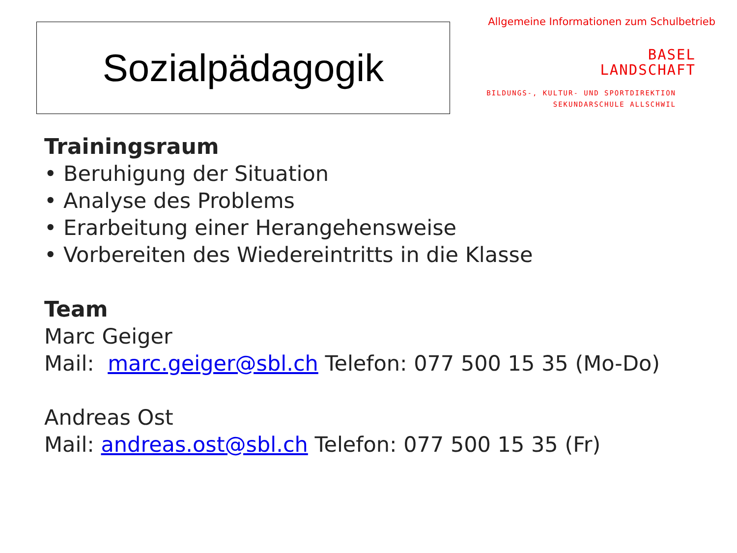Sozialpädagogik
Allgemeine Informationen zum Schulbetrieb
BASEL
LANDSCHAFT
BILDUNGS-, KULTUR- UND SPORTDIREKTION
SEKUNDARSCHULE ALLSCHWIL
Trainingsraum
• Beruhigung der Situation
• Analyse des Problems
• Erarbeitung einer Herangehensweise
• Vorbereiten des Wiedereintritts in die Klasse
Team
Marc Geiger
Mail: marc.geiger@sbl.ch Telefon: 077 500 15 35 (Mo-Do)
Andreas Ost
Mail: andreas.ost@sbl.ch Telefon: 077 500 15 35 (Fr)